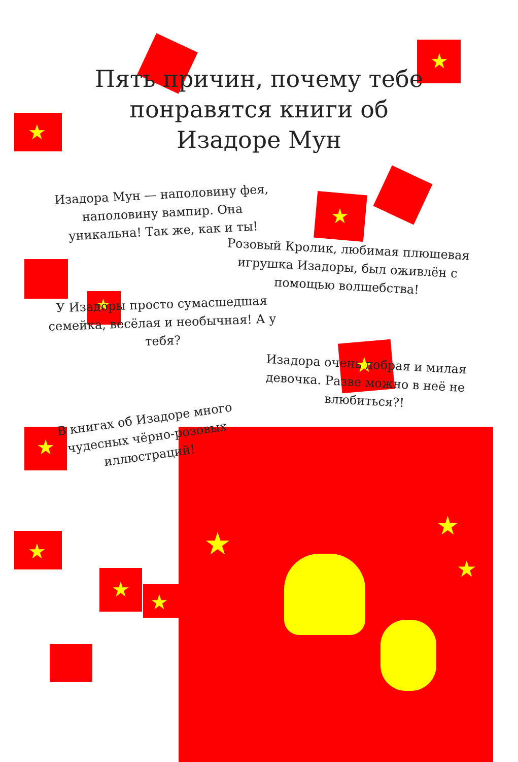★
★
★
★
★
★
★
★
★
★
★
★
Пять причин, почему тебе понравятся книги об Изадоре Мун
Изадора Мун — наполовину фея, наполовину вампир. Она уникальна! Так же, как и ты!
Розовый Кролик, любимая плюшевая игрушка Изадоры, был оживлён с помощью волшебства!
У Изадоры просто сумасшедшая семейка, весёлая и необычная! А у тебя?
Изадора очень добрая и милая девочка. Разве можно в неё не влюбиться?!
В книгах об Изадоре много чудесных чёрно-розовых иллюстраций!